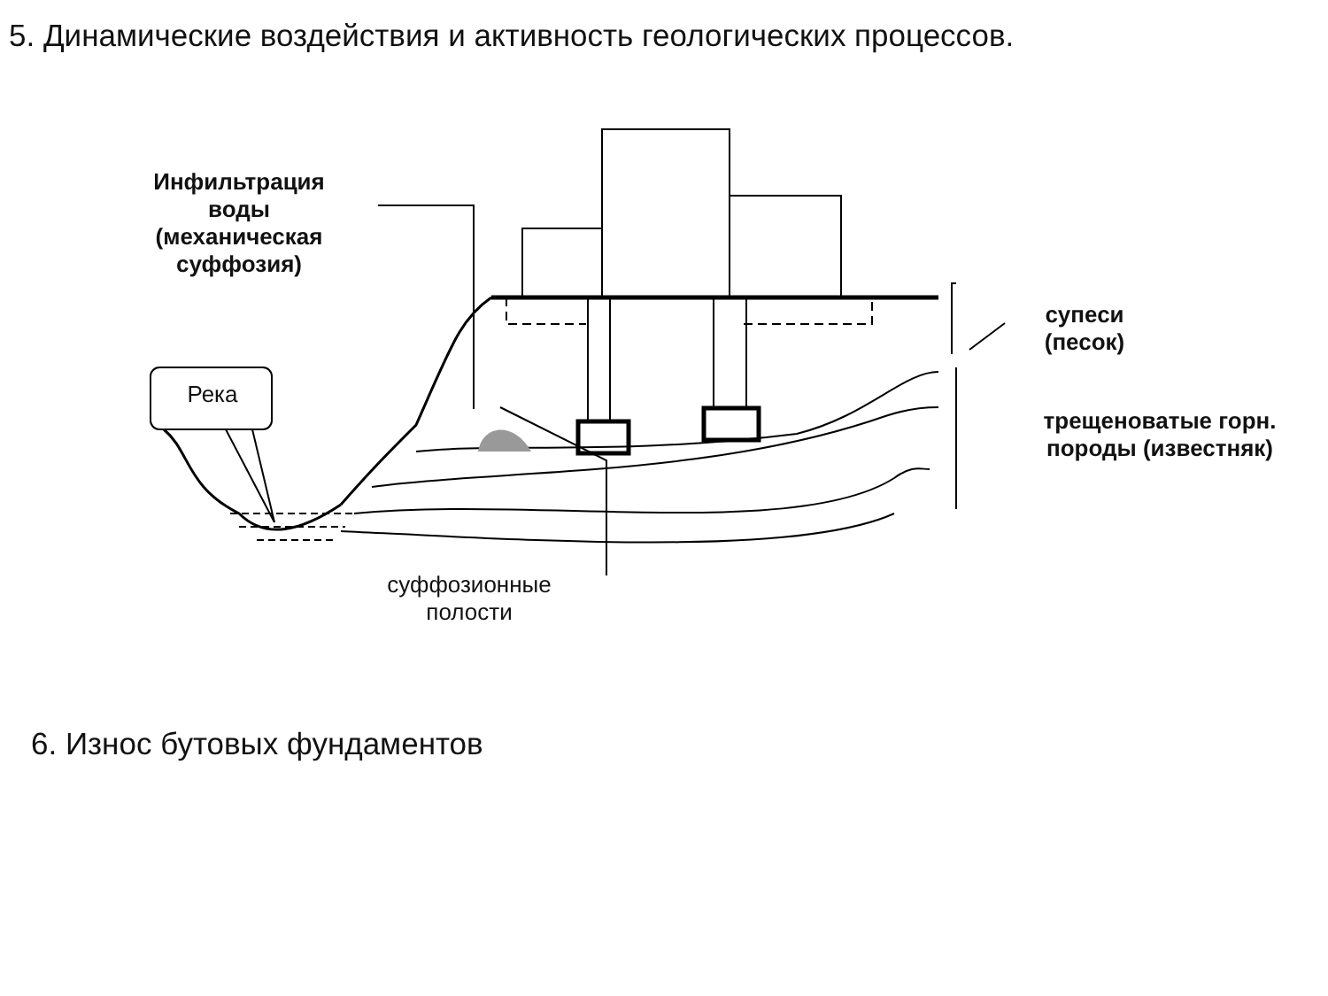5. Динамические воздействия и активность геологических процессов.
Инфильтрация воды (механическая суффозия)
Река
супеси
(песок)
трещеноватые горн. породы (известняк)
суффозионные полости
6. Износ бутовых фундаментов